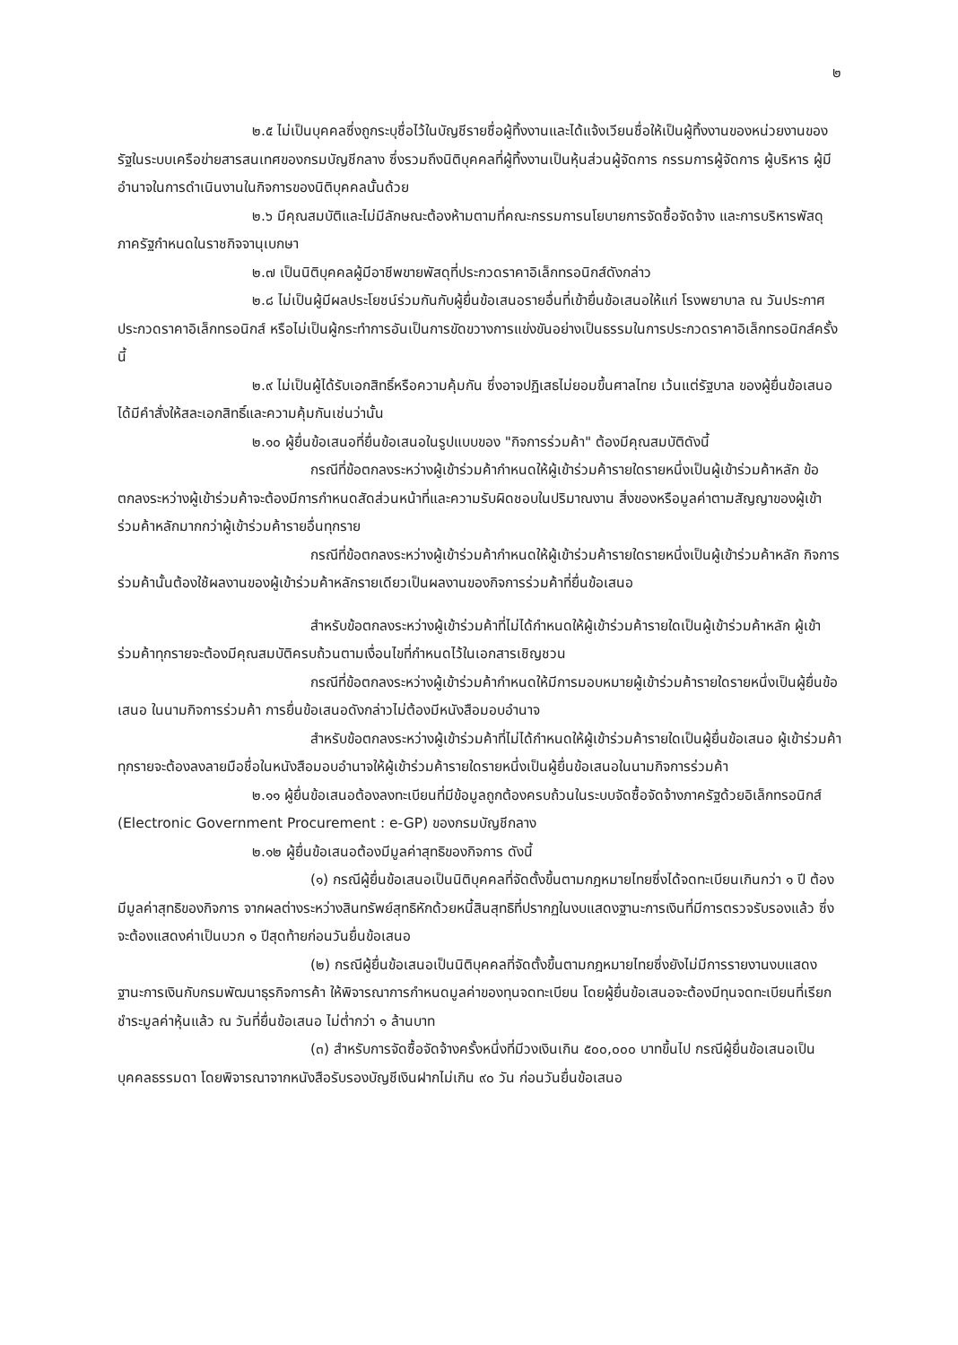๒
๒.๕ ไม่เป็นบุคคลซึ่งถูกระบุชื่อไว้ในบัญชีรายชื่อผู้ทิ้งงานและได้แจ้งเวียนชื่อให้เป็นผู้ทิ้งงานของหน่วยงานของรัฐในระบบเครือข่ายสารสนเทศของกรมบัญชีกลาง ซึ่งรวมถึงนิติบุคคลที่ผู้ทิ้งงานเป็นหุ้นส่วนผู้จัดการ กรรมการผู้จัดการ ผู้บริหาร ผู้มีอำนาจในการดำเนินงานในกิจการของนิติบุคคลนั้นด้วย
๒.๖ มีคุณสมบัติและไม่มีลักษณะต้องห้ามตามที่คณะกรรมการนโยบายการจัดซื้อจัดจ้าง และการบริหารพัสดุภาครัฐกำหนดในราชกิจจานุเบกษา
๒.๗ เป็นนิติบุคคลผู้มีอาชีพขายพัสดุที่ประกวดราคาอิเล็กทรอนิกส์ดังกล่าว
๒.๘ ไม่เป็นผู้มีผลประโยชน์ร่วมกันกับผู้ยื่นข้อเสนอรายอื่นที่เข้ายื่นข้อเสนอให้แก่ โรงพยาบาล ณ วันประกาศประกวดราคาอิเล็กทรอนิกส์ หรือไม่เป็นผู้กระทำการอันเป็นการขัดขวางการแข่งขันอย่างเป็นธรรมในการประกวดราคาอิเล็กทรอนิกส์ครั้งนี้
๒.๙ ไม่เป็นผู้ได้รับเอกสิทธิ์หรือความคุ้มกัน ซึ่งอาจปฏิเสธไม่ยอมขึ้นศาลไทย เว้นแต่รัฐบาล ของผู้ยื่นข้อเสนอได้มีคำสั่งให้สละเอกสิทธิ์และความคุ้มกันเช่นว่านั้น
๒.๑๐ ผู้ยื่นข้อเสนอที่ยื่นข้อเสนอในรูปแบบของ "กิจการร่วมค้า" ต้องมีคุณสมบัติดังนี้
กรณีที่ข้อตกลงระหว่างผู้เข้าร่วมค้ากำหนดให้ผู้เข้าร่วมค้ารายใดรายหนึ่งเป็นผู้เข้าร่วมค้าหลัก ข้อตกลงระหว่างผู้เข้าร่วมค้าจะต้องมีการกำหนดสัดส่วนหน้าที่และความรับผิดชอบในปริมาณงาน สิ่งของหรือมูลค่าตามสัญญาของผู้เข้าร่วมค้าหลักมากกว่าผู้เข้าร่วมค้ารายอื่นทุกราย
กรณีที่ข้อตกลงระหว่างผู้เข้าร่วมค้ากำหนดให้ผู้เข้าร่วมค้ารายใดรายหนึ่งเป็นผู้เข้าร่วมค้าหลัก กิจการร่วมค้านั้นต้องใช้ผลงานของผู้เข้าร่วมค้าหลักรายเดียวเป็นผลงานของกิจการร่วมค้าที่ยื่นข้อเสนอ
สำหรับข้อตกลงระหว่างผู้เข้าร่วมค้าที่ไม่ได้กำหนดให้ผู้เข้าร่วมค้ารายใดเป็นผู้เข้าร่วมค้าหลัก ผู้เข้าร่วมค้าทุกรายจะต้องมีคุณสมบัติครบถ้วนตามเงื่อนไขที่กำหนดไว้ในเอกสารเชิญชวน
กรณีที่ข้อตกลงระหว่างผู้เข้าร่วมค้ากำหนดให้มีการมอบหมายผู้เข้าร่วมค้ารายใดรายหนึ่งเป็นผู้ยื่นข้อเสนอ ในนามกิจการร่วมค้า การยื่นข้อเสนอดังกล่าวไม่ต้องมีหนังสือมอบอำนาจ
สำหรับข้อตกลงระหว่างผู้เข้าร่วมค้าที่ไม่ได้กำหนดให้ผู้เข้าร่วมค้ารายใดเป็นผู้ยื่นข้อเสนอ ผู้เข้าร่วมค้าทุกรายจะต้องลงลายมือชื่อในหนังสือมอบอำนาจให้ผู้เข้าร่วมค้ารายใดรายหนึ่งเป็นผู้ยื่นข้อเสนอในนามกิจการร่วมค้า
๒.๑๑ ผู้ยื่นข้อเสนอต้องลงทะเบียนที่มีข้อมูลถูกต้องครบถ้วนในระบบจัดซื้อจัดจ้างภาครัฐด้วยอิเล็กทรอนิกส์ (Electronic Government Procurement : e-GP) ของกรมบัญชีกลาง
๒.๑๒ ผู้ยื่นข้อเสนอต้องมีมูลค่าสุทธิของกิจการ ดังนี้
(๑) กรณีผู้ยื่นข้อเสนอเป็นนิติบุคคลที่จัดตั้งขึ้นตามกฎหมายไทยซึ่งได้จดทะเบียนเกินกว่า ๑ ปี ต้องมีมูลค่าสุทธิของกิจการ จากผลต่างระหว่างสินทรัพย์สุทธิหักด้วยหนี้สินสุทธิที่ปรากฏในงบแสดงฐานะการเงินที่มีการตรวจรับรองแล้ว ซึ่งจะต้องแสดงค่าเป็นบวก ๑ ปีสุดท้ายก่อนวันยื่นข้อเสนอ
(๒) กรณีผู้ยื่นข้อเสนอเป็นนิติบุคคลที่จัดตั้งขึ้นตามกฎหมายไทยซึ่งยังไม่มีการรายงานงบแสดงฐานะการเงินกับกรมพัฒนาธุรกิจการค้า ให้พิจารณาการกำหนดมูลค่าของทุนจดทะเบียน โดยผู้ยื่นข้อเสนอจะต้องมีทุนจดทะเบียนที่เรียกชำระมูลค่าหุ้นแล้ว ณ วันที่ยื่นข้อเสนอ ไม่ต่ำกว่า ๑ ล้านบาท
(๓) สำหรับการจัดซื้อจัดจ้างครั้งหนึ่งที่มีวงเงินเกิน ๕๐๐,๐๐๐ บาทขึ้นไป กรณีผู้ยื่นข้อเสนอเป็นบุคคลธรรมดา โดยพิจารณาจากหนังสือรับรองบัญชีเงินฝากไม่เกิน ๙๐ วัน ก่อนวันยื่นข้อเสนอ